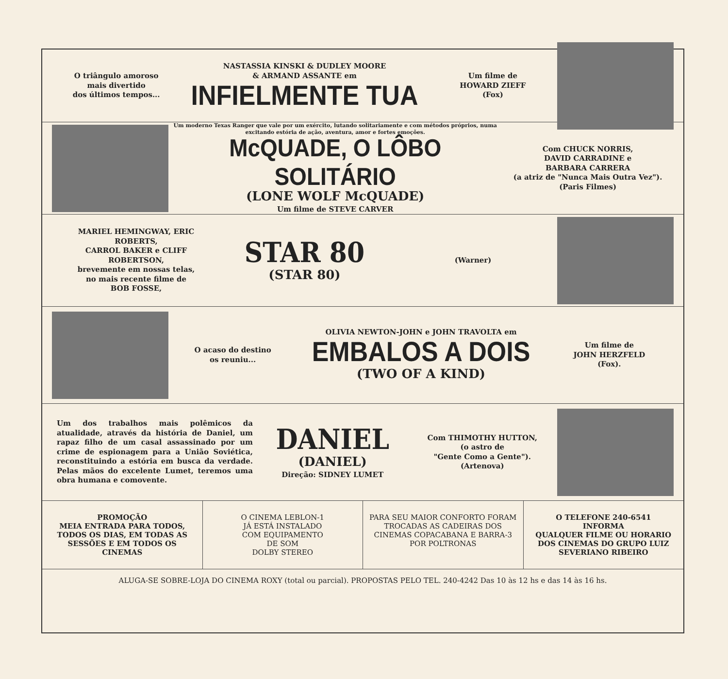O triângulo amoroso
mais divertido
dos últimos tempos...
NASTASSIA KINSKI & DUDLEY MOORE
& ARMAND ASSANTE em
INFIELMENTE TUA
Um filme de
HOWARD ZIEFF
(Fox)
Um moderno Texas Ranger que vale por um exército, lutando solitariamente e com métodos próprios, numa excitando estória de ação, aventura, amor e fortes emoções.
McQUADE, O LÔBO SOLITÁRIO
(LONE WOLF McQUADE)
Um filme de STEVE CARVER
Com CHUCK NORRIS,
DAVID CARRADINE e
BARBARA CARRERA
(a atriz de "Nunca Mais Outra Vez").
(Paris Filmes)
MARIEL HEMINGWAY, ERIC ROBERTS,
CARROL BAKER e CLIFF ROBERTSON,
brevemente em nossas telas,
no mais recente filme de
BOB FOSSE,
STAR 80
(STAR 80)
(Warner)
O acaso do destino
os reuniu...
OLIVIA NEWTON-JOHN e JOHN TRAVOLTA em
EMBALOS A DOIS
(TWO OF A KIND)
Um filme de
JOHN HERZFELD
(Fox).
Um dos trabalhos mais polêmicos da atualidade, através da história de Daniel, um rapaz filho de um casal assassinado por um crime de espionagem para a União Soviética, reconstituindo a estória em busca da verdade. Pelas mãos do excelente Lumet, teremos uma obra humana e comovente.
DANIEL
(DANIEL)
Direção: SIDNEY LUMET
Com THIMOTHY HUTTON,
(o astro de
"Gente Como a Gente").
(Artenova)
PROMOÇÃO
MEIA ENTRADA PARA TODOS, TODOS OS DIAS, EM TODAS AS SESSÕES E EM TODOS OS CINEMAS
O CINEMA LEBLON-1
JÁ ESTÁ INSTALADO
COM EQUIPAMENTO
DE SOM
DOLBY STEREO
PARA SEU MAIOR CONFORTO FORAM TROCADAS AS CADEIRAS DOS CINEMAS COPACABANA E BARRA-3 POR POLTRONAS
O TELEFONE 240-6541
INFORMA
QUALQUER FILME OU HORARIO DOS CINEMAS DO GRUPO LUIZ SEVERIANO RIBEIRO
ALUGA-SE SOBRE-LOJA DO CINEMA ROXY (total ou parcial). PROPOSTAS PELO TEL. 240-4242 Das 10 às 12 hs e das 14 às 16 hs.